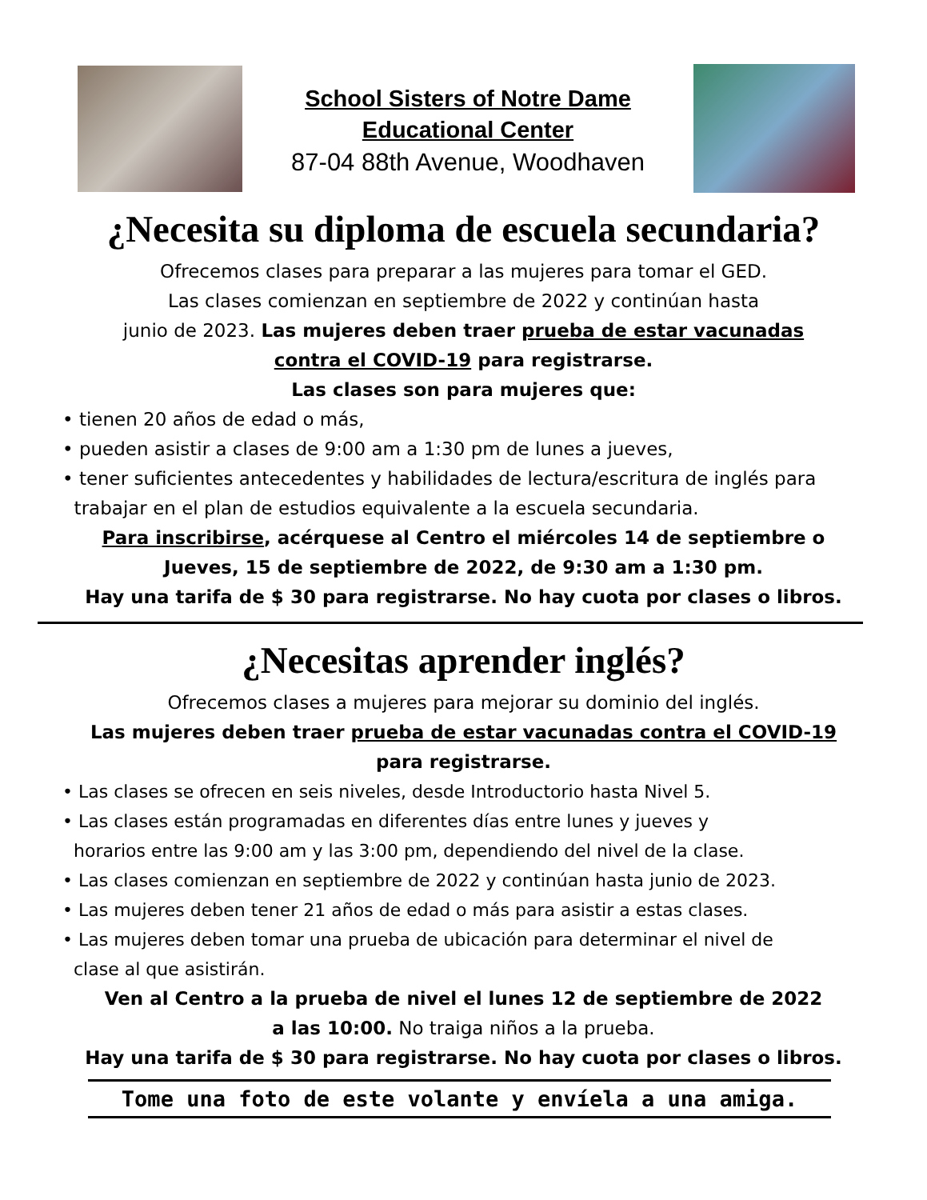School Sisters of Notre Dame
Educational Center
87-04 88th Avenue, Woodhaven
¿Necesita su diploma de escuela secundaria?
Ofrecemos clases para preparar a las mujeres para tomar el GED.
Las clases comienzan en septiembre de 2022 y continúan hasta
junio de 2023. Las mujeres deben traer prueba de estar vacunadas
contra el COVID-19 para registrarse.
Las clases son para mujeres que:
• tienen 20 años de edad o más,
• pueden asistir a clases de 9:00 am a 1:30 pm de lunes a jueves,
• tener suficientes antecedentes y habilidades de lectura/escritura de inglés para
trabajar en el plan de estudios equivalente a la escuela secundaria.
Para inscribirse, acérquese al Centro el miércoles 14 de septiembre o
Jueves, 15 de septiembre de 2022, de 9:30 am a 1:30 pm.
Hay una tarifa de $ 30 para registrarse. No hay cuota por clases o libros.
¿Necesitas aprender inglés?
Ofrecemos clases a mujeres para mejorar su dominio del inglés.
Las mujeres deben traer prueba de estar vacunadas contra el COVID-19
para registrarse.
• Las clases se ofrecen en seis niveles, desde Introductorio hasta Nivel 5.
• Las clases están programadas en diferentes días entre lunes y jueves y
horarios entre las 9:00 am y las 3:00 pm, dependiendo del nivel de la clase.
• Las clases comienzan en septiembre de 2022 y continúan hasta junio de 2023.
• Las mujeres deben tener 21 años de edad o más para asistir a estas clases.
• Las mujeres deben tomar una prueba de ubicación para determinar el nivel de
clase al que asistirán.
Ven al Centro a la prueba de nivel el lunes 12 de septiembre de 2022
a las 10:00. No traiga niños a la prueba.
Hay una tarifa de $ 30 para registrarse. No hay cuota por clases o libros.
Tome una foto de este volante y envíela a una amiga.